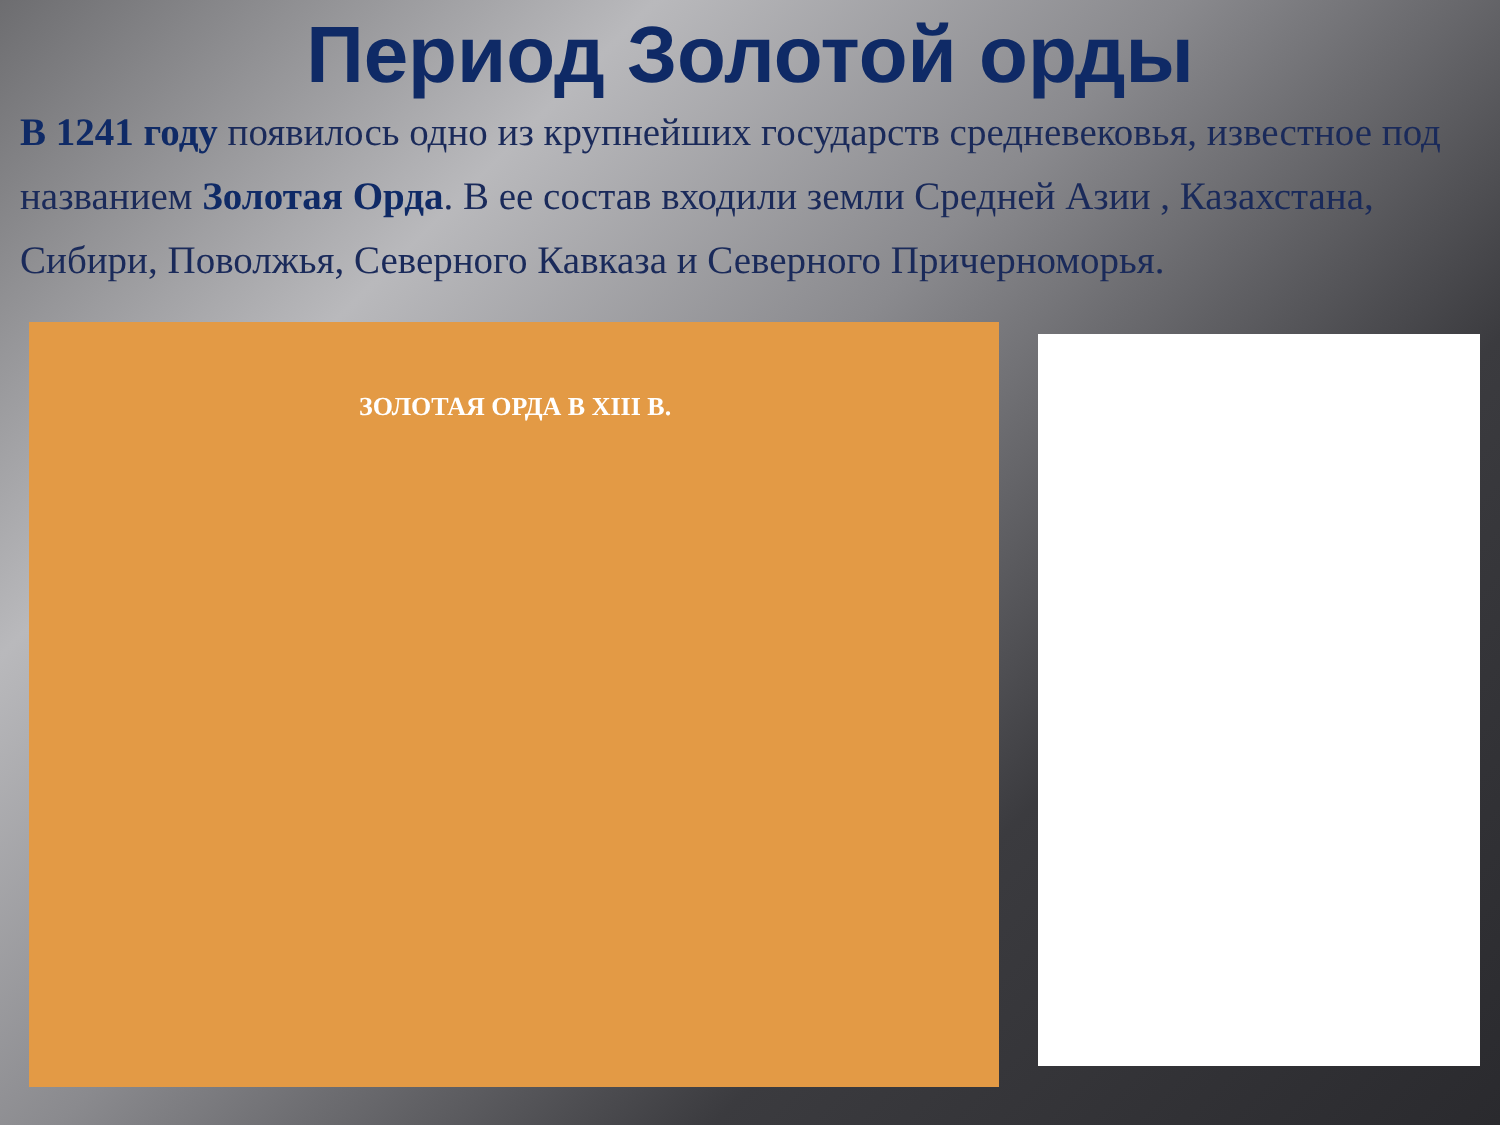Период Золотой орды
В 1241 году появилось одно из крупнейших государств средневековья, известное под названием Золотая Орда. В ее состав входили земли Средней Азии , Казахстана, Сибири, Поволжья, Северного Кавказа и Северного Причерноморья.
ЗОЛОТАЯ ОРДА В XIII В.